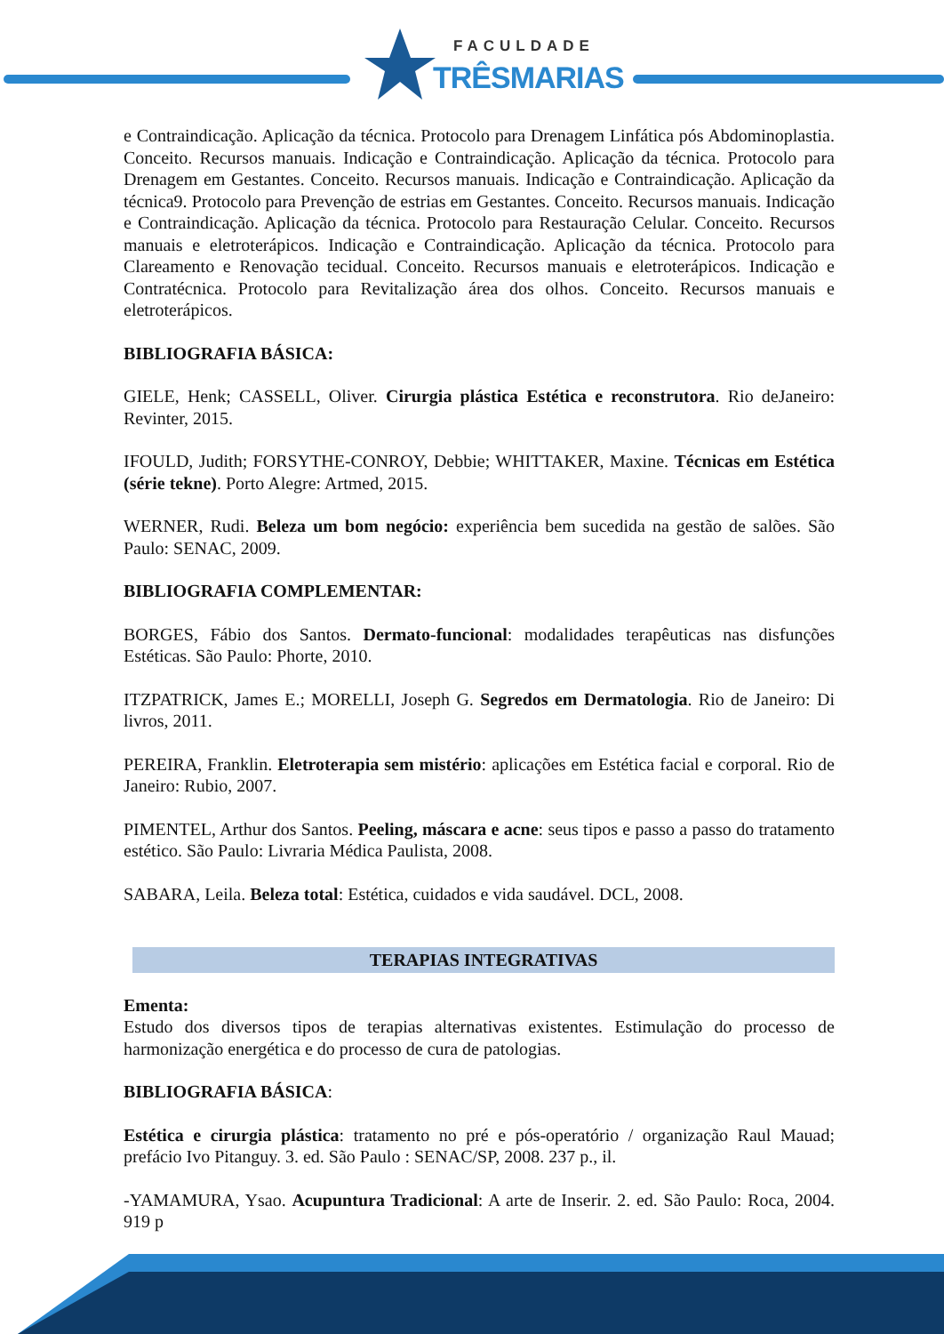FACULDADE
TRÊSMARIAS
e Contraindicação. Aplicação da técnica. Protocolo para Drenagem Linfática pós Abdominoplastia. Conceito. Recursos manuais. Indicação e Contraindicação. Aplicação da técnica. Protocolo para Drenagem em Gestantes. Conceito. Recursos manuais. Indicação e Contraindicação. Aplicação da técnica9. Protocolo para Prevenção de estrias em Gestantes. Conceito. Recursos manuais. Indicação e Contraindicação. Aplicação da técnica. Protocolo para Restauração Celular. Conceito. Recursos manuais e eletroterápicos. Indicação e Contraindicação. Aplicação da técnica. Protocolo para Clareamento e Renovação tecidual. Conceito. Recursos manuais e eletroterápicos. Indicação e Contratécnica. Protocolo para Revitalização área dos olhos. Conceito. Recursos manuais e eletroterápicos.
BIBLIOGRAFIA BÁSICA:
GIELE, Henk; CASSELL, Oliver. Cirurgia plástica Estética e reconstrutora. Rio deJaneiro: Revinter, 2015.
IFOULD, Judith; FORSYTHE-CONROY, Debbie; WHITTAKER, Maxine. Técnicas em Estética (série tekne). Porto Alegre: Artmed, 2015.
WERNER, Rudi. Beleza um bom negócio: experiência bem sucedida na gestão de salões. São Paulo: SENAC, 2009.
BIBLIOGRAFIA COMPLEMENTAR:
BORGES, Fábio dos Santos. Dermato-funcional: modalidades terapêuticas nas disfunções Estéticas. São Paulo: Phorte, 2010.
ITZPATRICK, James E.; MORELLI, Joseph G. Segredos em Dermatologia. Rio de Janeiro: Di livros, 2011.
PEREIRA, Franklin. Eletroterapia sem mistério: aplicações em Estética facial e corporal. Rio de Janeiro: Rubio, 2007.
PIMENTEL, Arthur dos Santos. Peeling, máscara e acne: seus tipos e passo a passo do tratamento estético. São Paulo: Livraria Médica Paulista, 2008.
SABARA, Leila. Beleza total: Estética, cuidados e vida saudável. DCL, 2008.
TERAPIAS INTEGRATIVAS
Ementa:
Estudo dos diversos tipos de terapias alternativas existentes. Estimulação do processo de harmonização energética e do processo de cura de patologias.
BIBLIOGRAFIA BÁSICA:
Estética e cirurgia plástica: tratamento no pré e pós-operatório / organização Raul Mauad; prefácio Ivo Pitanguy. 3. ed. São Paulo : SENAC/SP, 2008. 237 p., il.
-YAMAMURA, Ysao. Acupuntura Tradicional: A arte de Inserir. 2. ed. São Paulo: Roca, 2004. 919 p